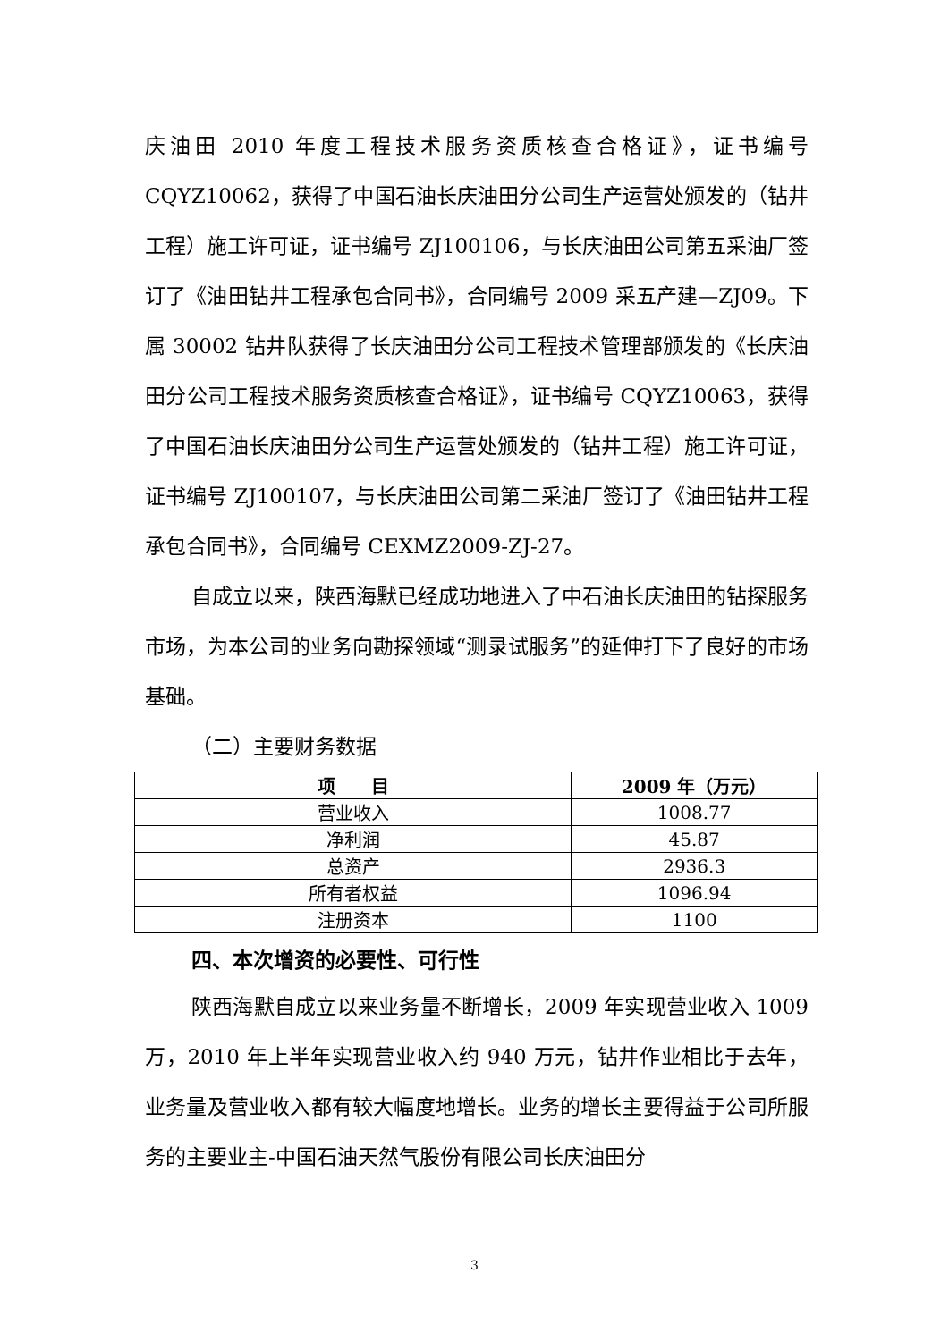庆油田 2010 年度工程技术服务资质核查合格证》，证书编号 CQYZ10062，获得了中国石油长庆油田分公司生产运营处颁发的（钻井工程）施工许可证，证书编号 ZJ100106，与长庆油田公司第五采油厂签订了《油田钻井工程承包合同书》，合同编号 2009 采五产建—ZJ09。下属 30002 钻井队获得了长庆油田分公司工程技术管理部颁发的《长庆油田分公司工程技术服务资质核查合格证》，证书编号 CQYZ10063，获得了中国石油长庆油田分公司生产运营处颁发的（钻井工程）施工许可证，证书编号 ZJ100107，与长庆油田公司第二采油厂签订了《油田钻井工程承包合同书》，合同编号 CEXMZ2009-ZJ-27。
自成立以来，陕西海默已经成功地进入了中石油长庆油田的钻探服务市场，为本公司的业务向勘探领域“测录试服务”的延伸打下了良好的市场基础。
（二）主要财务数据
| 项 目 | 2009 年（万元） |
| --- | --- |
| 营业收入 | 1008.77 |
| 净利润 | 45.87 |
| 总资产 | 2936.3 |
| 所有者权益 | 1096.94 |
| 注册资本 | 1100 |
四、本次增资的必要性、可行性
陕西海默自成立以来业务量不断增长，2009 年实现营业收入 1009 万，2010 年上半年实现营业收入约 940 万元，钻井作业相比于去年，业务量及营业收入都有较大幅度地增长。业务的增长主要得益于公司所服务的主要业主-中国石油天然气股份有限公司长庆油田分
3